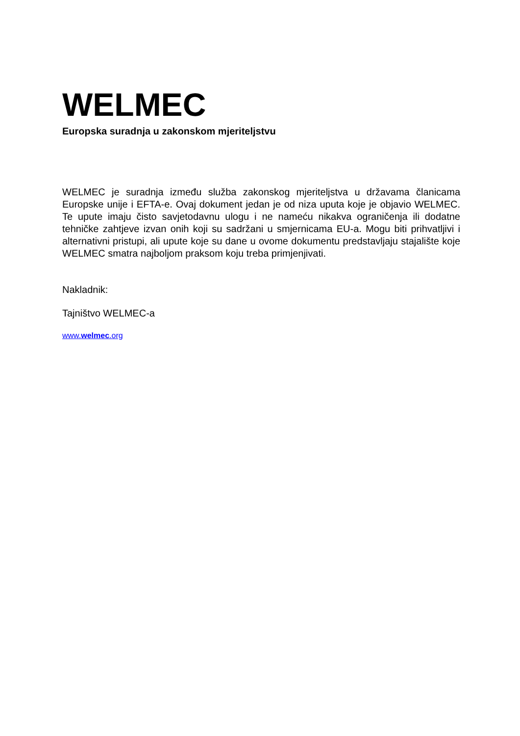WELMEC
Europska suradnja u zakonskom mjeriteljstvu
WELMEC je suradnja između služba zakonskog mjeriteljstva u državama članicama Europske unije i EFTA-e. Ovaj dokument jedan je od niza uputa koje je objavio WELMEC. Te upute imaju čisto savjetodavnu ulogu i ne nameću nikakva ograničenja ili dodatne tehničke zahtjeve izvan onih koji su sadržani u smjernicama EU-a. Mogu biti prihvatljivi i alternativni pristupi, ali upute koje su dane u ovome dokumentu predstavljaju stajalište koje WELMEC smatra najboljom praksom koju treba primjenjivati.
Nakladnik:
Tajništvo WELMEC-a
www.welmec.org